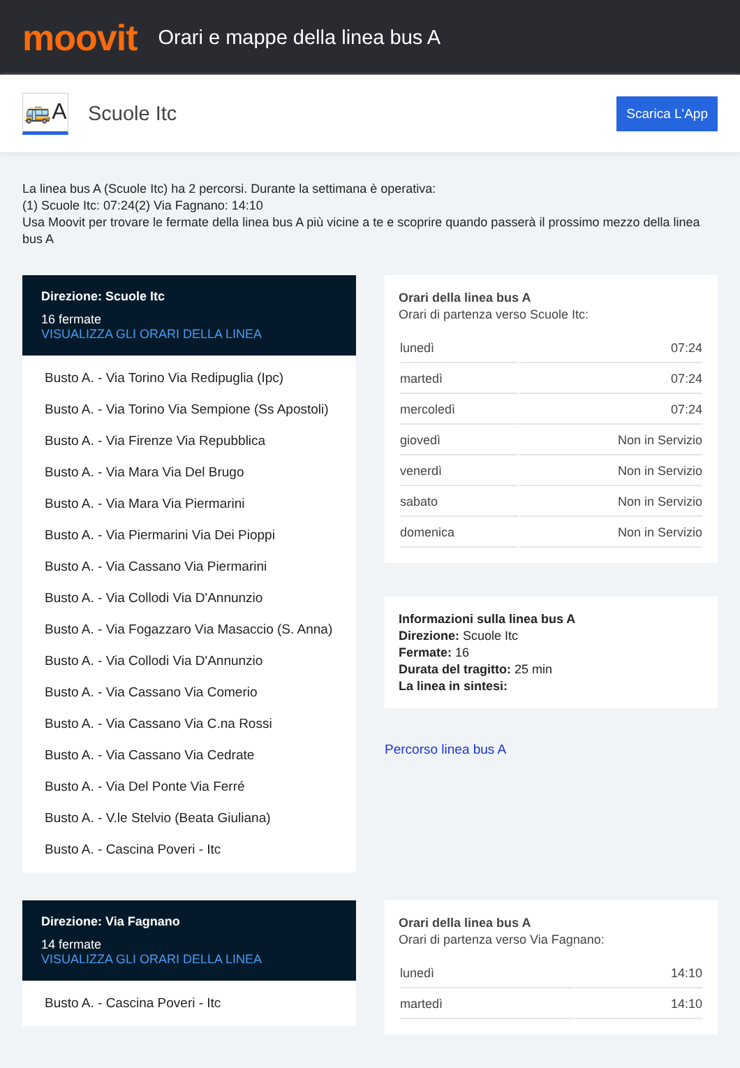moovit
Orari e mappe della linea bus A
🚌A
Scuole Itc
Scarica L'App
La linea bus A (Scuole Itc) ha 2 percorsi. Durante la settimana è operativa:
(1) Scuole Itc: 07:24(2) Via Fagnano: 14:10
Usa Moovit per trovare le fermate della linea bus A più vicine a te e scoprire quando passerà il prossimo mezzo della linea bus A
Direzione: Scuole Itc
16 fermate
VISUALIZZA GLI ORARI DELLA LINEA
Busto A. - Via Torino Via Redipuglia (Ipc)
Busto A. - Via Torino Via Sempione (Ss Apostoli)
Busto A. - Via Firenze Via Repubblica
Busto A. - Via Mara Via Del Brugo
Busto A. - Via Mara Via Piermarini
Busto A. - Via Piermarini Via Dei Pioppi
Busto A. - Via Cassano Via Piermarini
Busto A. - Via Collodi Via D'Annunzio
Busto A. - Via Fogazzaro Via Masaccio (S. Anna)
Busto A. - Via Collodi Via D'Annunzio
Busto A. - Via Cassano Via Comerio
Busto A. - Via Cassano Via C.na Rossi
Busto A. - Via Cassano Via Cedrate
Busto A. - Via Del Ponte Via Ferré
Busto A. - V.le Stelvio (Beata Giuliana)
Busto A. - Cascina Poveri - Itc
Orari della linea bus A
Orari di partenza verso Scuole Itc:
| lunedì | 07:24 |
| martedì | 07:24 |
| mercoledì | 07:24 |
| giovedì | Non in Servizio |
| venerdì | Non in Servizio |
| sabato | Non in Servizio |
| domenica | Non in Servizio |
Informazioni sulla linea bus A
Direzione: Scuole Itc
Fermate: 16
Durata del tragitto: 25 min
La linea in sintesi:
Percorso linea bus A
Direzione: Via Fagnano
14 fermate
VISUALIZZA GLI ORARI DELLA LINEA
Busto A. - Cascina Poveri - Itc
Orari della linea bus A
Orari di partenza verso Via Fagnano:
| lunedì | 14:10 |
| martedì | 14:10 |